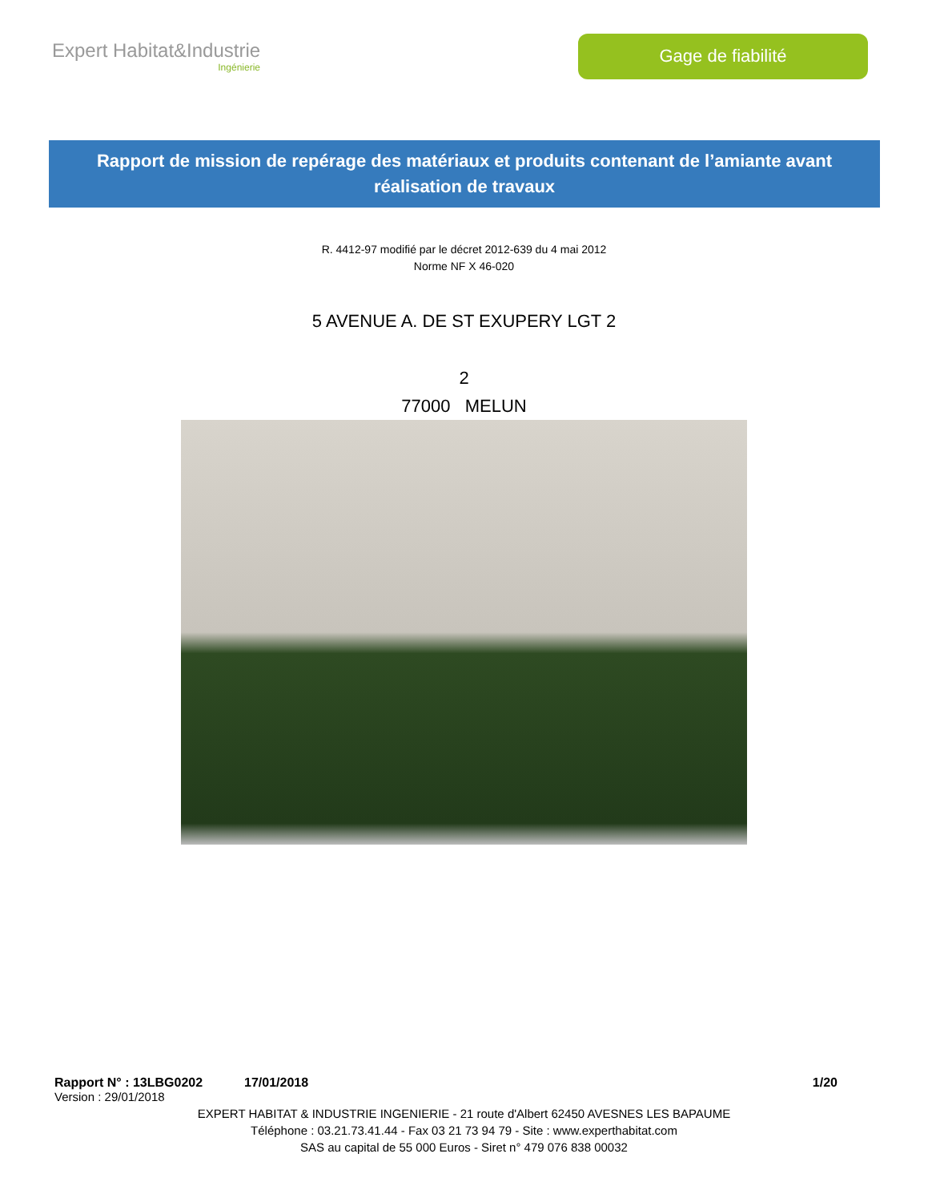Expert Habitat&Industrie
Ingénierie
Gage de fiabilité
Rapport de mission de repérage des matériaux et produits contenant de l’amiante avant réalisation de travaux
R. 4412-97 modifié par le décret 2012-639 du 4 mai 2012
Norme NF X 46-020
5 AVENUE A. DE ST EXUPERY LGT 2
2
77000 MELUN
Rapport N° : 13LBG0202 17/01/2018 1/20
Version : 29/01/2018
EXPERT HABITAT & INDUSTRIE INGENIERIE - 21 route d'Albert 62450 AVESNES LES BAPAUME
Téléphone : 03.21.73.41.44 - Fax 03 21 73 94 79 - Site : www.experthabitat.com
SAS au capital de 55 000 Euros - Siret n° 479 076 838 00032